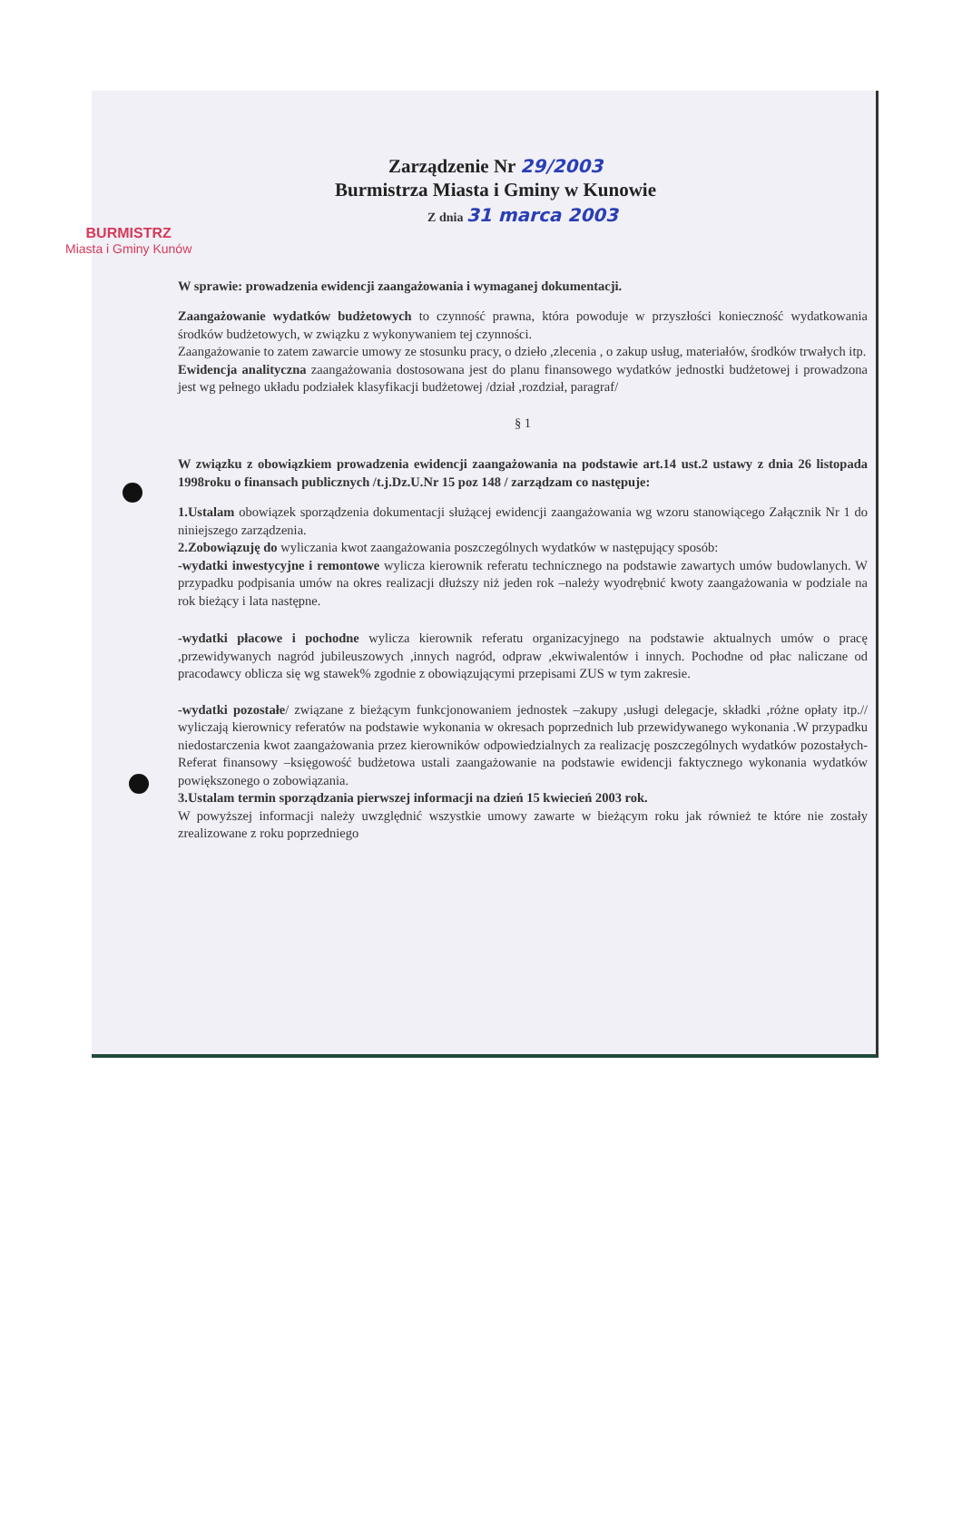BURMISTRZ
Miasta i Gminy Kunów
Zarządzenie Nr 29/2003
Burmistrza Miasta i Gminy w Kunowie
Z dnia 31 marca 2003
W sprawie: prowadzenia ewidencji zaangażowania i wymaganej dokumentacji.
Zaangażowanie wydatków budżetowych to czynność prawna, która powoduje w przyszłości konieczność wydatkowania środków budżetowych, w związku z wykonywaniem tej czynności.
Zaangażowanie to zatem zawarcie umowy ze stosunku pracy, o dzieło ,zlecenia , o zakup usług, materiałów, środków trwałych itp.
Ewidencja analityczna zaangażowania dostosowana jest do planu finansowego wydatków jednostki budżetowej i prowadzona jest wg pełnego układu podziałek klasyfikacji budżetowej /dział ,rozdział, paragraf/
§ 1
W związku z obowiązkiem prowadzenia ewidencji zaangażowania na podstawie art.14 ust.2 ustawy z dnia 26 listopada 1998roku o finansach publicznych /t.j.Dz.U.Nr 15 poz 148 / zarządzam co następuje:
1.Ustalam obowiązek sporządzenia dokumentacji służącej ewidencji zaangażowania wg wzoru stanowiącego Załącznik Nr 1 do niniejszego zarządzenia.
2.Zobowiązuję do wyliczania kwot zaangażowania poszczególnych wydatków w następujący sposób:
-wydatki inwestycyjne i remontowe wylicza kierownik referatu technicznego na podstawie zawartych umów budowlanych. W przypadku podpisania umów na okres realizacji dłuższy niż jeden rok –należy wyodrębnić kwoty zaangażowania w podziale na rok bieżący i lata następne.
-wydatki płacowe i pochodne wylicza kierownik referatu organizacyjnego na podstawie aktualnych umów o pracę ,przewidywanych nagród jubileuszowych ,innych nagród, odpraw ,ekwiwalentów i innych. Pochodne od płac naliczane od pracodawcy oblicza się wg stawek% zgodnie z obowiązującymi przepisami ZUS w tym zakresie.
-wydatki pozostałe/ związane z bieżącym funkcjonowaniem jednostek –zakupy ,usługi delegacje, składki ,różne opłaty itp.// wyliczają kierownicy referatów na podstawie wykonania w okresach poprzednich lub przewidywanego wykonania .W przypadku niedostarczenia kwot zaangażowania przez kierowników odpowiedzialnych za realizację poszczególnych wydatków pozostałych-Referat finansowy –księgowość budżetowa ustali zaangażowanie na podstawie ewidencji faktycznego wykonania wydatków powiększonego o zobowiązania.
3.Ustalam termin sporządzania pierwszej informacji na dzień 15 kwiecień 2003 rok.
W powyższej informacji należy uwzględnić wszystkie umowy zawarte w bieżącym roku jak również te które nie zostały zrealizowane z roku poprzedniego